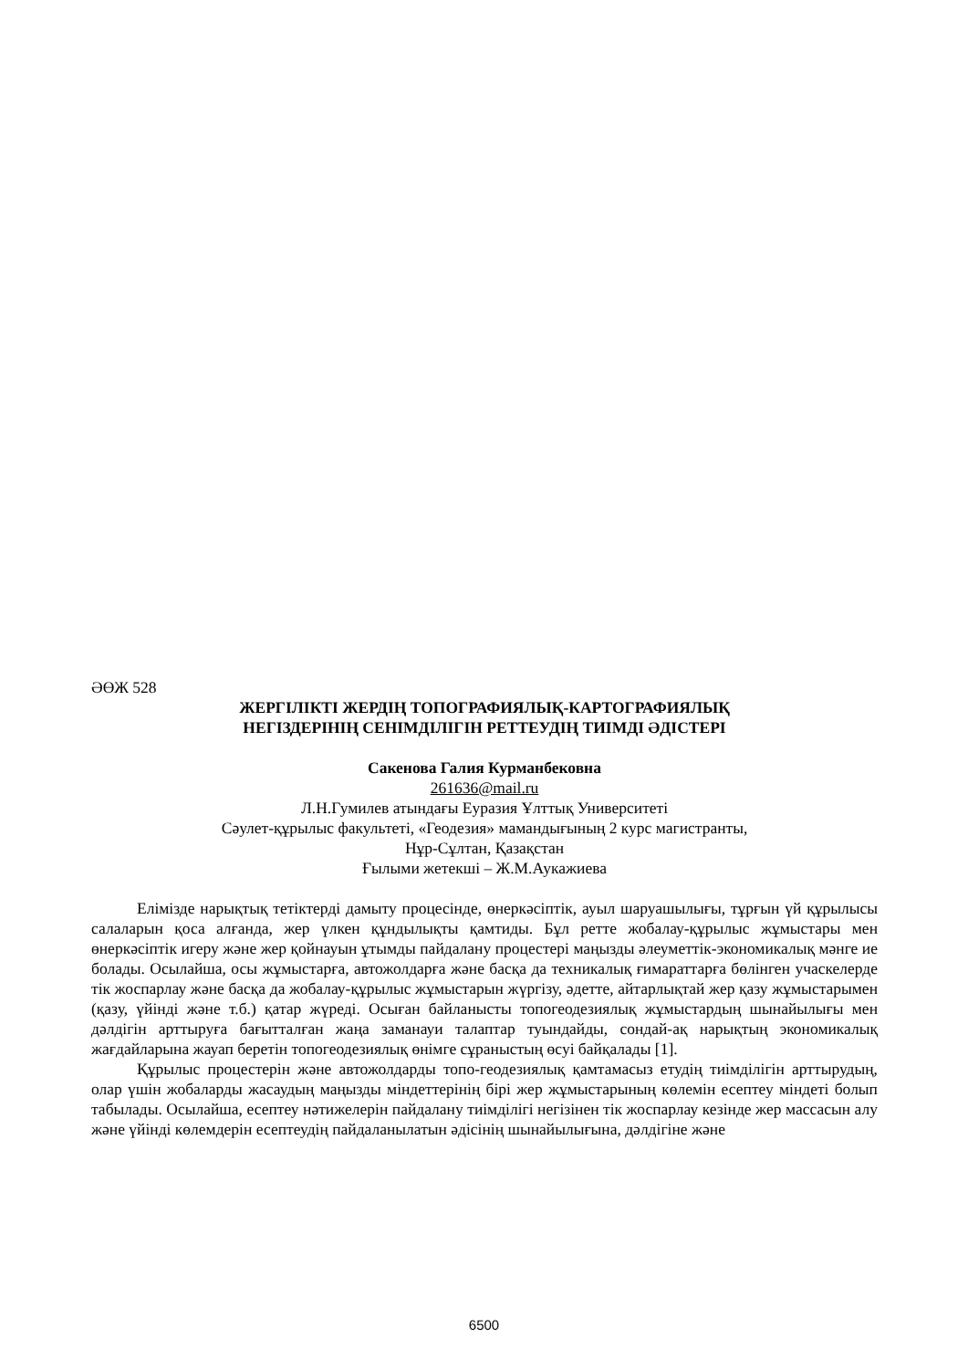ӘӨЖ 528
ЖЕРГІЛІКТІ ЖЕРДІҢ ТОПОГРАФИЯЛЫҚ-КАРТОГРАФИЯЛЫҚ
НЕГІЗДЕРІНІҢ СЕНІМДІЛІГІН РЕТТЕУДІҢ ТИІМДІ ӘДІСТЕРІ
Сакенова Галия Курманбековна
261636@mail.ru
Л.Н.Гумилев атындағы Еуразия Ұлттық Университеті
Сәулет-құрылыс факультеті, «Геодезия» мамандығының 2 курс магистранты,
Нұр-Сұлтан, Қазақстан
Ғылыми жетекші – Ж.М.Аукажиева
Елімізде нарықтық тетіктерді дамыту процесінде, өнеркәсіптік, ауыл шаруашылығы, тұрғын үй құрылысы салаларын қоса алғанда, жер үлкен құндылықты қамтиды. Бұл ретте жобалау-құрылыс жұмыстары мен өнеркәсіптік игеру және жер қойнауын ұтымды пайдалану процестері маңызды әлеуметтік-экономикалық мәнге ие болады. Осылайша, осы жұмыстарға, автожолдарға және басқа да техникалық ғимараттарға бөлінген учаскелерде тік жоспарлау және басқа да жобалау-құрылыс жұмыстарын жүргізу, әдетте, айтарлықтай жер қазу жұмыстарымен (қазу, үйінді және т.б.) қатар жүреді. Осыған байланысты топогеодезиялық жұмыстардың шынайылығы мен дәлдігін арттыруға бағытталған жаңа заманауи талаптар туындайды, сондай-ақ нарықтың экономикалық жағдайларына жауап беретін топогеодезиялық өнімге сұраныстың өсуі байқалады [1].
Құрылыс процестерін және автожолдарды топо-геодезиялық қамтамасыз етудің тиімділігін арттырудың, олар үшін жобаларды жасаудың маңызды міндеттерінің бірі жер жұмыстарының көлемін есептеу міндеті болып табылады. Осылайша, есептеу нәтижелерін пайдалану тиімділігі негізінен тік жоспарлау кезінде жер массасын алу және үйінді көлемдерін есептеудің пайдаланылатын әдісінің шынайылығына, дәлдігіне және
6500